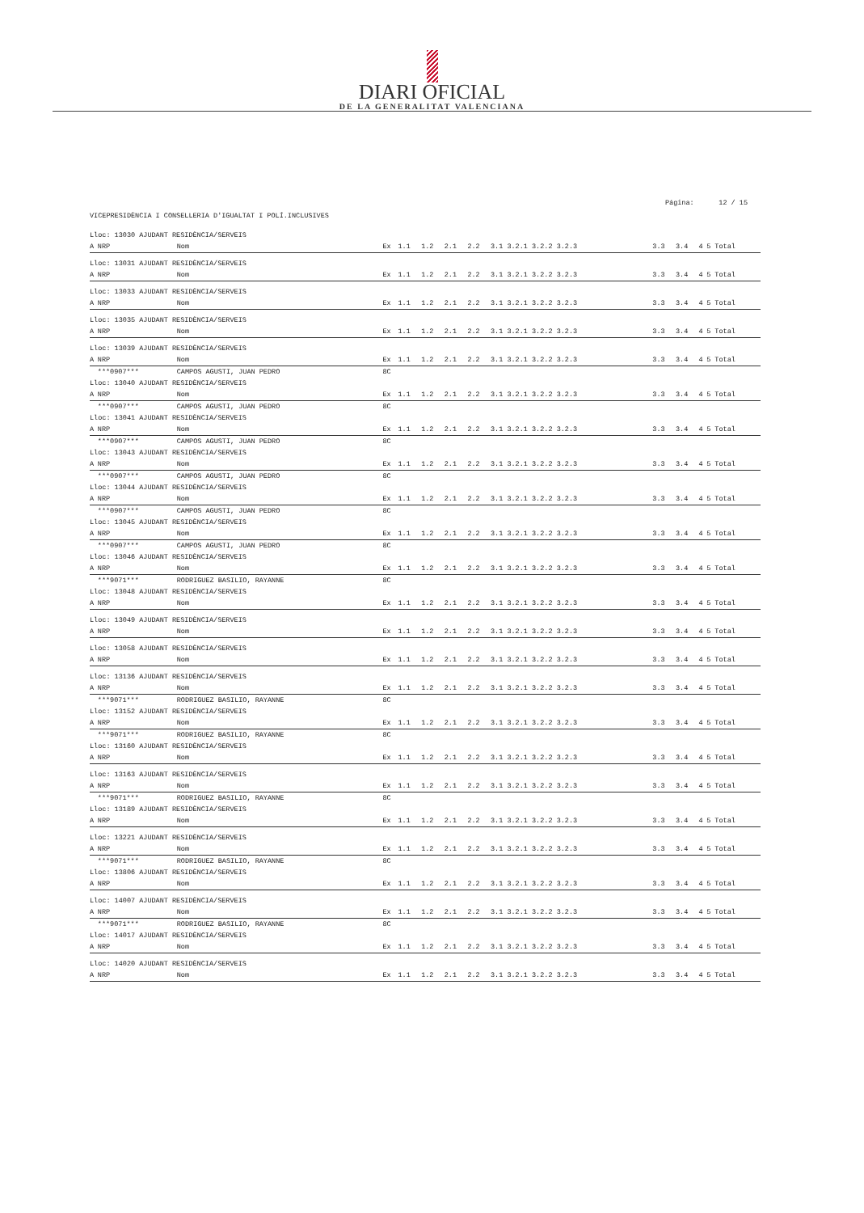DIARI OFICIAL
DE LA GENERALITAT VALENCIANA
Página: 12 / 15
VICEPRESIDÈNCIA I CONSELLERIA D'IGUALTAT I POLÍ.INCLUSIVES
| Lloc: 13030 AJUDANT RESIDÈNCIA/SERVEIS | | | | | | | | | | | | |
| A | NRP | Nom | Ex | 1.1 | 1.2 | 2.1 | 2.2 | 3.1 3.2.1 3.2.2 3.2.3 | 3.3 | 3.4 | 4 | 5 Total |
| Lloc: 13031 AJUDANT RESIDÈNCIA/SERVEIS | | | | | | | | | | | | |
| A | NRP | Nom | Ex | 1.1 | 1.2 | 2.1 | 2.2 | 3.1 3.2.1 3.2.2 3.2.3 | 3.3 | 3.4 | 4 | 5 Total |
| Lloc: 13033 AJUDANT RESIDÈNCIA/SERVEIS | | | | | | | | | | | | |
| A | NRP | Nom | Ex | 1.1 | 1.2 | 2.1 | 2.2 | 3.1 3.2.1 3.2.2 3.2.3 | 3.3 | 3.4 | 4 | 5 Total |
| Lloc: 13035 AJUDANT RESIDÈNCIA/SERVEIS | | | | | | | | | | | | |
| A | NRP | Nom | Ex | 1.1 | 1.2 | 2.1 | 2.2 | 3.1 3.2.1 3.2.2 3.2.3 | 3.3 | 3.4 | 4 | 5 Total |
| Lloc: 13039 AJUDANT RESIDÈNCIA/SERVEIS | | | | | | | | | | | | |
| A | NRP | Nom | Ex | 1.1 | 1.2 | 2.1 | 2.2 | 3.1 3.2.1 3.2.2 3.2.3 | 3.3 | 3.4 | 4 | 5 Total |
| | ***0907*** | CAMPOS AGUSTI, JUAN PEDRO | 8C | | | | | | | | | |
| Lloc: 13040 AJUDANT RESIDÈNCIA/SERVEIS | | | | | | | | | | | | |
| A | NRP | Nom | Ex | 1.1 | 1.2 | 2.1 | 2.2 | 3.1 3.2.1 3.2.2 3.2.3 | 3.3 | 3.4 | 4 | 5 Total |
| | ***0907*** | CAMPOS AGUSTI, JUAN PEDRO | 8C | | | | | | | | | |
| Lloc: 13041 AJUDANT RESIDÈNCIA/SERVEIS | | | | | | | | | | | | |
| A | NRP | Nom | Ex | 1.1 | 1.2 | 2.1 | 2.2 | 3.1 3.2.1 3.2.2 3.2.3 | 3.3 | 3.4 | 4 | 5 Total |
| | ***0907*** | CAMPOS AGUSTI, JUAN PEDRO | 8C | | | | | | | | | |
| Lloc: 13043 AJUDANT RESIDÈNCIA/SERVEIS | | | | | | | | | | | | |
| A | NRP | Nom | Ex | 1.1 | 1.2 | 2.1 | 2.2 | 3.1 3.2.1 3.2.2 3.2.3 | 3.3 | 3.4 | 4 | 5 Total |
| | ***0907*** | CAMPOS AGUSTI, JUAN PEDRO | 8C | | | | | | | | | |
| Lloc: 13044 AJUDANT RESIDÈNCIA/SERVEIS | | | | | | | | | | | | |
| A | NRP | Nom | Ex | 1.1 | 1.2 | 2.1 | 2.2 | 3.1 3.2.1 3.2.2 3.2.3 | 3.3 | 3.4 | 4 | 5 Total |
| | ***0907*** | CAMPOS AGUSTI, JUAN PEDRO | 8C | | | | | | | | | |
| Lloc: 13045 AJUDANT RESIDÈNCIA/SERVEIS | | | | | | | | | | | | |
| A | NRP | Nom | Ex | 1.1 | 1.2 | 2.1 | 2.2 | 3.1 3.2.1 3.2.2 3.2.3 | 3.3 | 3.4 | 4 | 5 Total |
| | ***0907*** | CAMPOS AGUSTI, JUAN PEDRO | 8C | | | | | | | | | |
| Lloc: 13046 AJUDANT RESIDÈNCIA/SERVEIS | | | | | | | | | | | | |
| A | NRP | Nom | Ex | 1.1 | 1.2 | 2.1 | 2.2 | 3.1 3.2.1 3.2.2 3.2.3 | 3.3 | 3.4 | 4 | 5 Total |
| | ***9071*** | RODRIGUEZ BASILIO, RAYANNE | 8C | | | | | | | | | |
| Lloc: 13048 AJUDANT RESIDÈNCIA/SERVEIS | | | | | | | | | | | | |
| A | NRP | Nom | Ex | 1.1 | 1.2 | 2.1 | 2.2 | 3.1 3.2.1 3.2.2 3.2.3 | 3.3 | 3.4 | 4 | 5 Total |
| Lloc: 13049 AJUDANT RESIDÈNCIA/SERVEIS | | | | | | | | | | | | |
| A | NRP | Nom | Ex | 1.1 | 1.2 | 2.1 | 2.2 | 3.1 3.2.1 3.2.2 3.2.3 | 3.3 | 3.4 | 4 | 5 Total |
| Lloc: 13058 AJUDANT RESIDÈNCIA/SERVEIS | | | | | | | | | | | | |
| A | NRP | Nom | Ex | 1.1 | 1.2 | 2.1 | 2.2 | 3.1 3.2.1 3.2.2 3.2.3 | 3.3 | 3.4 | 4 | 5 Total |
| Lloc: 13136 AJUDANT RESIDÈNCIA/SERVEIS | | | | | | | | | | | | |
| A | NRP | Nom | Ex | 1.1 | 1.2 | 2.1 | 2.2 | 3.1 3.2.1 3.2.2 3.2.3 | 3.3 | 3.4 | 4 | 5 Total |
| | ***9071*** | RODRIGUEZ BASILIO, RAYANNE | 8C | | | | | | | | | |
| Lloc: 13152 AJUDANT RESIDÈNCIA/SERVEIS | | | | | | | | | | | | |
| A | NRP | Nom | Ex | 1.1 | 1.2 | 2.1 | 2.2 | 3.1 3.2.1 3.2.2 3.2.3 | 3.3 | 3.4 | 4 | 5 Total |
| | ***9071*** | RODRIGUEZ BASILIO, RAYANNE | 8C | | | | | | | | | |
| Lloc: 13160 AJUDANT RESIDÈNCIA/SERVEIS | | | | | | | | | | | | |
| A | NRP | Nom | Ex | 1.1 | 1.2 | 2.1 | 2.2 | 3.1 3.2.1 3.2.2 3.2.3 | 3.3 | 3.4 | 4 | 5 Total |
| Lloc: 13163 AJUDANT RESIDÈNCIA/SERVEIS | | | | | | | | | | | | |
| A | NRP | Nom | Ex | 1.1 | 1.2 | 2.1 | 2.2 | 3.1 3.2.1 3.2.2 3.2.3 | 3.3 | 3.4 | 4 | 5 Total |
| | ***9071*** | RODRIGUEZ BASILIO, RAYANNE | 8C | | | | | | | | | |
| Lloc: 13189 AJUDANT RESIDÈNCIA/SERVEIS | | | | | | | | | | | | |
| A | NRP | Nom | Ex | 1.1 | 1.2 | 2.1 | 2.2 | 3.1 3.2.1 3.2.2 3.2.3 | 3.3 | 3.4 | 4 | 5 Total |
| Lloc: 13221 AJUDANT RESIDÈNCIA/SERVEIS | | | | | | | | | | | | |
| A | NRP | Nom | Ex | 1.1 | 1.2 | 2.1 | 2.2 | 3.1 3.2.1 3.2.2 3.2.3 | 3.3 | 3.4 | 4 | 5 Total |
| | ***9071*** | RODRIGUEZ BASILIO, RAYANNE | 8C | | | | | | | | | |
| Lloc: 13806 AJUDANT RESIDÈNCIA/SERVEIS | | | | | | | | | | | | |
| A | NRP | Nom | Ex | 1.1 | 1.2 | 2.1 | 2.2 | 3.1 3.2.1 3.2.2 3.2.3 | 3.3 | 3.4 | 4 | 5 Total |
| Lloc: 14007 AJUDANT RESIDÈNCIA/SERVEIS | | | | | | | | | | | | |
| A | NRP | Nom | Ex | 1.1 | 1.2 | 2.1 | 2.2 | 3.1 3.2.1 3.2.2 3.2.3 | 3.3 | 3.4 | 4 | 5 Total |
| | ***9071*** | RODRIGUEZ BASILIO, RAYANNE | 8C | | | | | | | | | |
| Lloc: 14017 AJUDANT RESIDÈNCIA/SERVEIS | | | | | | | | | | | | |
| A | NRP | Nom | Ex | 1.1 | 1.2 | 2.1 | 2.2 | 3.1 3.2.1 3.2.2 3.2.3 | 3.3 | 3.4 | 4 | 5 Total |
| Lloc: 14020 AJUDANT RESIDÈNCIA/SERVEIS | | | | | | | | | | | | |
| A | NRP | Nom | Ex | 1.1 | 1.2 | 2.1 | 2.2 | 3.1 3.2.1 3.2.2 3.2.3 | 3.3 | 3.4 | 4 | 5 Total |